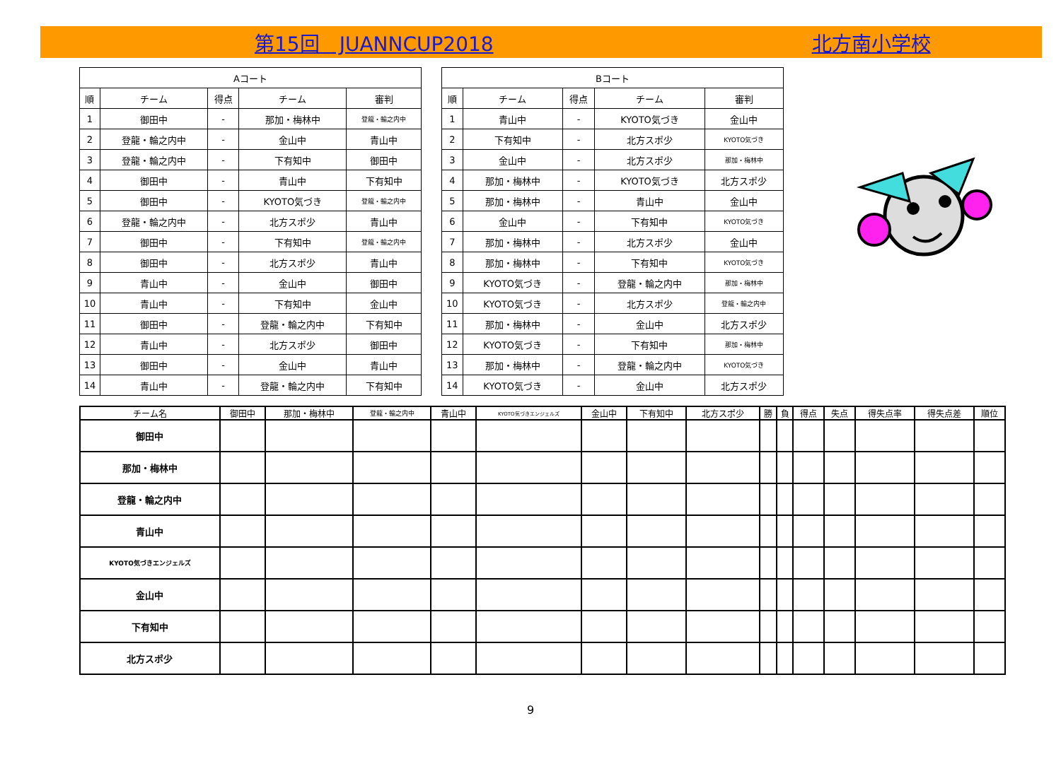第15回　JUANNCUP2018 北方南小学校
| Aコート | | | | |
| --- | --- | --- | --- | --- |
| 順 | チーム | 得点 | チーム | 審判 |
| 1 | 御田中 | - | 那加・梅林中 | 登龍・輪之内中 |
| 2 | 登龍・輪之内中 | - | 金山中 | 青山中 |
| 3 | 登龍・輪之内中 | - | 下有知中 | 御田中 |
| 4 | 御田中 | - | 青山中 | 下有知中 |
| 5 | 御田中 | - | KYOTO気づき | 登龍・輪之内中 |
| 6 | 登龍・輪之内中 | - | 北方スポ少 | 青山中 |
| 7 | 御田中 | - | 下有知中 | 登龍・輪之内中 |
| 8 | 御田中 | - | 北方スポ少 | 青山中 |
| 9 | 青山中 | - | 金山中 | 御田中 |
| 10 | 青山中 | - | 下有知中 | 金山中 |
| 11 | 御田中 | - | 登龍・輪之内中 | 下有知中 |
| 12 | 青山中 | - | 北方スポ少 | 御田中 |
| 13 | 御田中 | - | 金山中 | 青山中 |
| 14 | 青山中 | - | 登龍・輪之内中 | 下有知中 |
| Bコート | | | | |
| --- | --- | --- | --- | --- |
| 順 | チーム | 得点 | チーム | 審判 |
| 1 | 青山中 | - | KYOTO気づき | 金山中 |
| 2 | 下有知中 | - | 北方スポ少 | KYOTO気づき |
| 3 | 金山中 | - | 北方スポ少 | 那加・梅林中 |
| 4 | 那加・梅林中 | - | KYOTO気づき | 北方スポ少 |
| 5 | 那加・梅林中 | - | 青山中 | 金山中 |
| 6 | 金山中 | - | 下有知中 | KYOTO気づき |
| 7 | 那加・梅林中 | - | 北方スポ少 | 金山中 |
| 8 | 那加・梅林中 | - | 下有知中 | KYOTO気づき |
| 9 | KYOTO気づき | - | 登龍・輪之内中 | 那加・梅林中 |
| 10 | KYOTO気づき | - | 北方スポ少 | 登龍・輪之内中 |
| 11 | 那加・梅林中 | - | 金山中 | 北方スポ少 |
| 12 | KYOTO気づき | - | 下有知中 | 那加・梅林中 |
| 13 | 那加・梅林中 | - | 登龍・輪之内中 | KYOTO気づき |
| 14 | KYOTO気づき | - | 金山中 | 北方スポ少 |
| チーム名 | 御田中 | 那加・梅林中 | 登龍・輪之内中 | 青山中 | KYOTO気づきエンジェルズ | 金山中 | 下有知中 | 北方スポ少 | 勝 | 負 | 得点 | 失点 | 得失点率 | 得失点差 | 順位 |
| --- | --- | --- | --- | --- | --- | --- | --- | --- | --- | --- | --- | --- | --- | --- | --- |
| 御田中 | | | | | | | | | | | | | | | |
| 那加・梅林中 | | | | | | | | | | | | | | | |
| 登龍・輪之内中 | | | | | | | | | | | | | | | |
| 青山中 | | | | | | | | | | | | | | | |
| KYOTO気づきエンジェルズ | | | | | | | | | | | | | | | |
| 金山中 | | | | | | | | | | | | | | | |
| 下有知中 | | | | | | | | | | | | | | | |
| 北方スポ少 | | | | | | | | | | | | | | | |
9